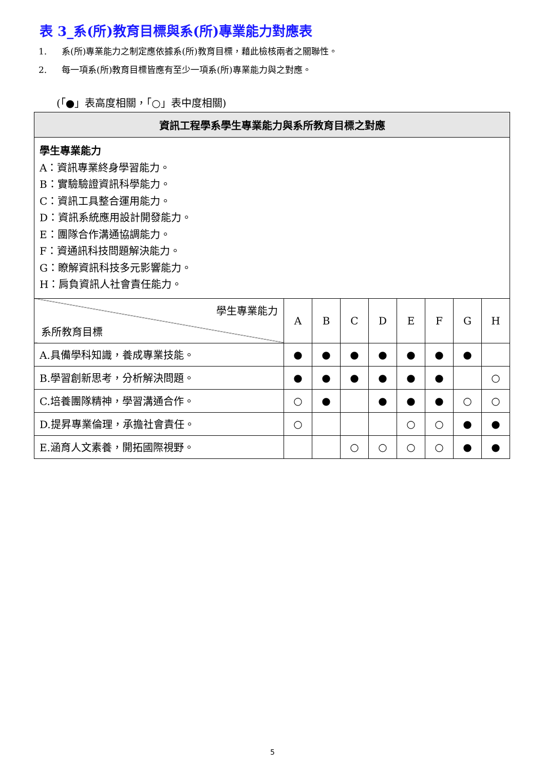表 3_系(所)教育目標與系(所)專業能力對應表
1. 系(所)專業能力之制定應依據系(所)教育目標，藉此檢核兩者之關聯性。
2. 每一項系(所)教育目標皆應有至少一項系(所)專業能力與之對應。
(「●」表高度相關，「○」表中度相關)
| 資訊工程學系學生專業能力與系所教育目標之對應 | | | | | | | | |
| --- | --- | --- | --- | --- | --- | --- | --- | --- |
| 學生專業能力 A：資訊專業終身學習能力。 B：實驗驗證資訊科學能力。 C：資訊工具整合運用能力。 D：資訊系統應用設計開發能力。 E：團隊合作溝通協調能力。 F：資通訊科技問題解決能力。 G：瞭解資訊科技多元影響能力。 H：肩負資訊人社會責任能力。 | | | | | | | | |
| 學生專業能力 系所教育目標 | A | B | C | D | E | F | G | H |
| A.具備學科知識，養成專業技能。 | ● | ● | ● | ● | ● | ● | ● | |
| B.學習創新思考，分析解決問題。 | ● | ● | ● | ● | ● | ● | | ○ |
| C.培養團隊精神，學習溝通合作。 | ○ | ● | | ● | ● | ● | ○ | ○ |
| D.提昇專業倫理，承擔社會責任。 | ○ | | | | ○ | ○ | ● | ● |
| E.涵育人文素養，開拓國際視野。 | | | ○ | ○ | ○ | ○ | ● | ● |
5